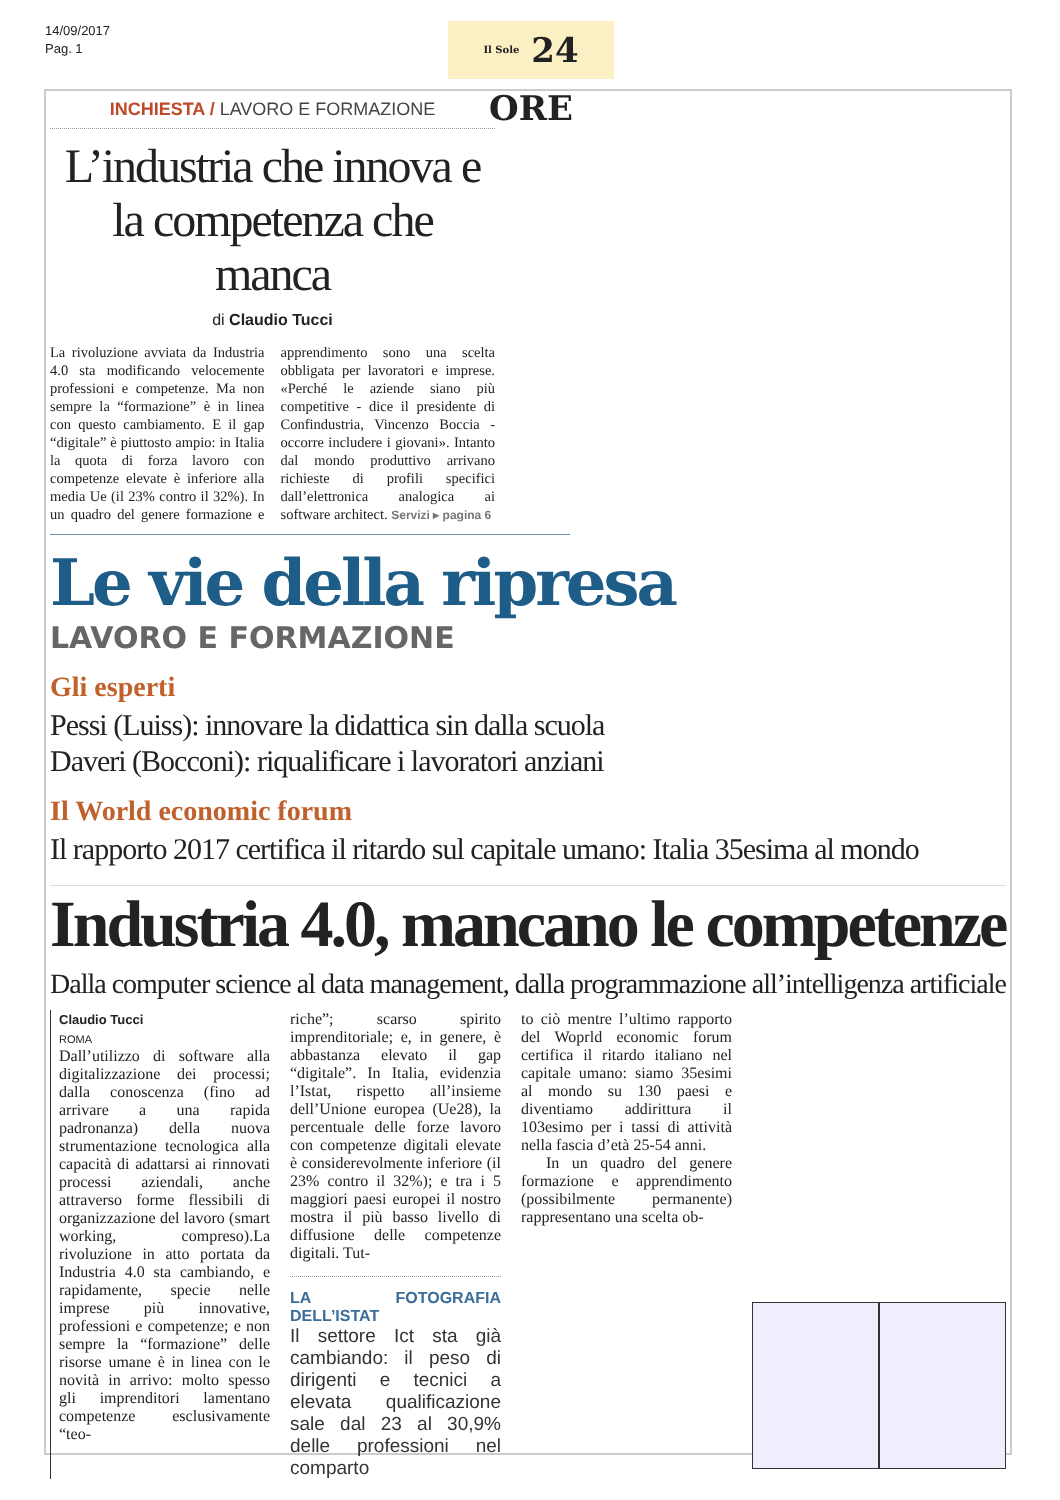14/09/2017
Pag. 1
Il Sole 24 ORE
INCHIESTA / LAVORO E FORMAZIONE
L’industria che innova e la competenza che manca
di Claudio Tucci
La rivoluzione avviata da Industria 4.0 sta modificando velocemente professioni e competenze. Ma non sempre la “formazione” è in linea con questo cambiamento. E il gap “digitale” è piuttosto ampio: in Italia la quota di forza lavoro con competenze elevate è inferiore alla media Ue (il 23% contro il 32%). In un quadro del genere formazione e apprendimento sono una scelta obbligata per lavoratori e imprese. «Perché le aziende siano più competitive - dice il presidente di Confindustria, Vincenzo Boccia - occorre includere i giovani». Intanto dal mondo produttivo arrivano richieste di profili specifici dall’elettronica analogica ai software architect. Servizi ▸ pagina 6
Le vie della ripresa
LAVORO E FORMAZIONE
Gli esperti
Pessi (Luiss): innovare la didattica sin dalla scuola
Daveri (Bocconi): riqualificare i lavoratori anziani
Il World economic forum
Il rapporto 2017 certifica il ritardo sul capitale umano: Italia 35esima al mondo
Industria 4.0, mancano le competenze
Dalla computer science al data management, dalla programmazione all’intelligenza artificiale
Claudio Tucci
ROMA
Dall’utilizzo di software alla digitalizzazione dei processi; dalla conoscenza (fino ad arrivare a una rapida padronanza) della nuova strumentazione tecnologica alla capacità di adattarsi ai rinnovati processi aziendali, anche attraverso forme flessibili di organizzazione del lavoro (smart working, compreso).La rivoluzione in atto portata da Industria 4.0 sta cambiando, e rapidamente, specie nelle imprese più innovative, professioni e competenze; e non sempre la “formazione” delle risorse umane è in linea con le novità in arrivo: molto spesso gli imprenditori lamentano competenze esclusivamente “teo-
riche”; scarso spirito imprenditoriale; e, in genere, è abbastanza elevato il gap “digitale”. In Italia, evidenzia l’Istat, rispetto all’insieme dell’Unione europea (Ue28), la percentuale delle forze lavoro con competenze digitali elevate è considerevolmente inferiore (il 23% contro il 32%); e tra i 5 maggiori paesi europei il nostro mostra il più basso livello di diffusione delle competenze digitali. Tut-
LA FOTOGRAFIA DELL’ISTAT
Il settore Ict sta già cambiando: il peso di dirigenti e tecnici a elevata qualificazione sale dal 23 al 30,9% delle professioni nel comparto
to ciò mentre l’ultimo rapporto del Woprld economic forum certifica il ritardo italiano nel capitale umano: siamo 35esimi al mondo su 130 paesi e diventiamo addirittura il 103esimo per i tassi di attività nella fascia d’età 25-54 anni.
In un quadro del genere formazione e apprendimento (possibilmente permanente) rappresentano una scelta ob-